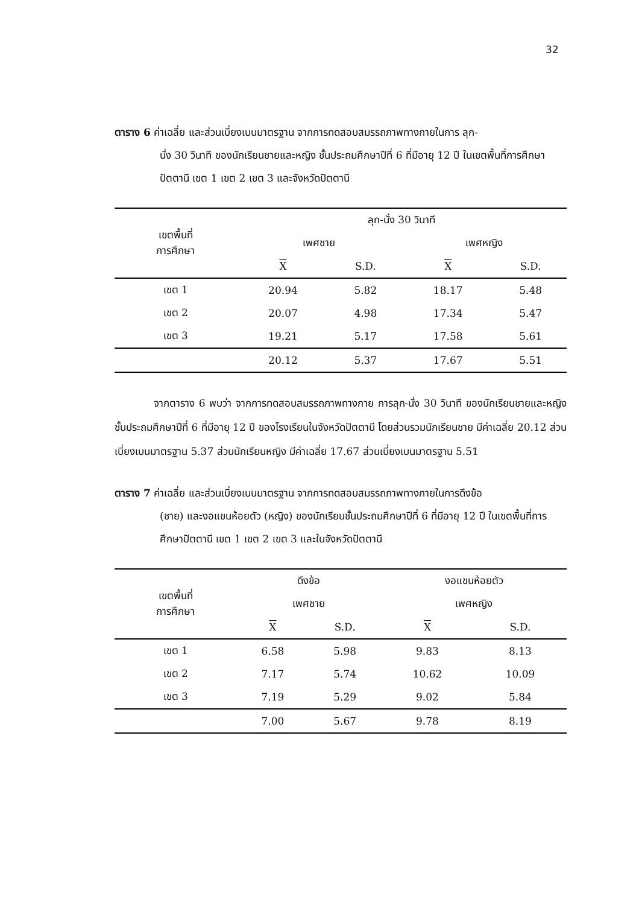32
ตาราง 6 ค่าเฉลี่ย และส่วนเบี่ยงเบนมาตรฐาน จากการทดสอบสมรรถภาพทางกายในการ ลุก-
นั่ง 30 วินาที ของนักเรียนชายและหญิง ชั้นประถมศึกษาปีที่ 6 ที่มีอายุ 12 ปี ในเขตพื้นที่การศึกษาปัตตานี เขต 1 เขต 2 เขต 3 และจังหวัดปัตตานี
| เขตพื้นที่ การศึกษา | ลุก-นั่ง 30 วินาที | | | |
| --- | --- | --- | --- | --- |
| | เพศชาย | | เพศหญิง | |
| | X | S.D. | X | S.D. |
| เขต 1 | 20.94 | 5.82 | 18.17 | 5.48 |
| เขต 2 | 20.07 | 4.98 | 17.34 | 5.47 |
| เขต 3 | 19.21 | 5.17 | 17.58 | 5.61 |
| | 20.12 | 5.37 | 17.67 | 5.51 |
จากตาราง 6 พบว่า จากการทดสอบสมรรถภาพทางกาย การลุก-นั่ง 30 วินาที ของนักเรียนชายและหญิง ชั้นประถมศึกษาปีที่ 6 ที่มีอายุ 12 ปี ของโรงเรียนในจังหวัดปัตตานี โดยส่วนรวมนักเรียนชาย มีค่าเฉลี่ย 20.12 ส่วนเบี่ยงเบนมาตรฐาน 5.37 ส่วนนักเรียนหญิง มีค่าเฉลี่ย 17.67 ส่วนเบี่ยงเบนมาตรฐาน 5.51
ตาราง 7 ค่าเฉลี่ย และส่วนเบี่ยงเบนมาตรฐาน จากการทดสอบสมรรถภาพทางกายในการดึงข้อ
(ชาย) และงอแขนห้อยตัว (หญิง) ของนักเรียนชั้นประถมศึกษาปีที่ 6 ที่มีอายุ 12 ปี ในเขตพื้นที่การศึกษาปัตตานี เขต 1 เขต 2 เขต 3 และในจังหวัดปัตตานี
| เขตพื้นที่ การศึกษา | ดึงข้อ | | งอแขนห้อยตัว | |
| --- | --- | --- | --- | --- |
| | เพศชาย | | เพศหญิง | |
| | X | S.D. | X | S.D. |
| เขต 1 | 6.58 | 5.98 | 9.83 | 8.13 |
| เขต 2 | 7.17 | 5.74 | 10.62 | 10.09 |
| เขต 3 | 7.19 | 5.29 | 9.02 | 5.84 |
| | 7.00 | 5.67 | 9.78 | 8.19 |